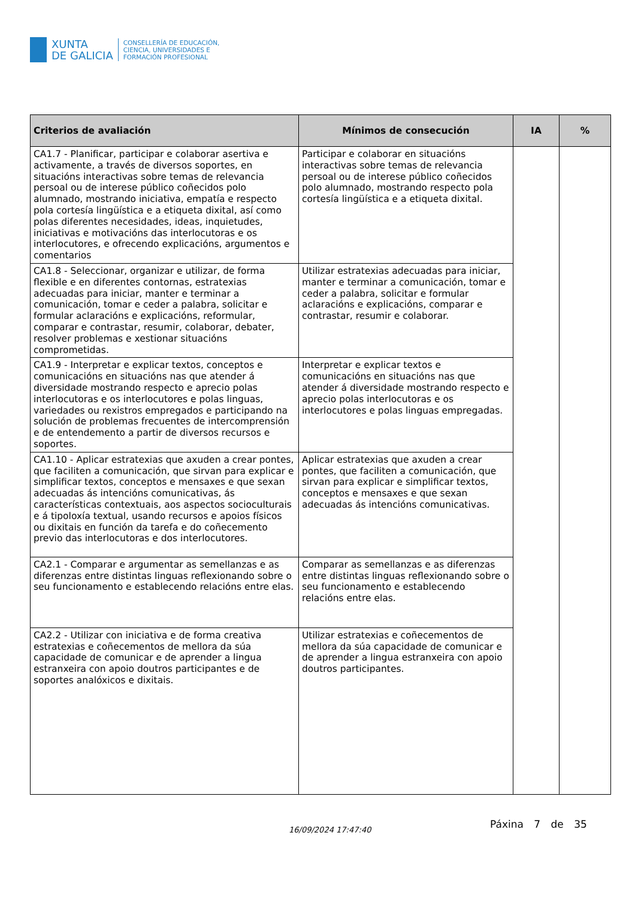XUNTA
DE GALICIA
CONSELLERÍA DE EDUCACIÓN,
CIENCIA, UNIVERSIDADES E
FORMACIÓN PROFESIONAL
| Criterios de avaliación | Mínimos de consecución | IA | % |
| --- | --- | --- | --- |
| CA1.7 - Planificar, participar e colaborar asertiva e activamente, a través de diversos soportes, en situacións interactivas sobre temas de relevancia persoal ou de interese público coñecidos polo alumnado, mostrando iniciativa, empatía e respecto pola cortesía lingüística e a etiqueta dixital, así como polas diferentes necesidades, ideas, inquietudes, iniciativas e motivacións das interlocutoras e os interlocutores, e ofrecendo explicacións, argumentos e comentarios | Participar e colaborar en situacións interactivas sobre temas de relevancia persoal ou de interese público coñecidos polo alumnado, mostrando respecto pola cortesía lingüística e a etiqueta dixital. | | |
| CA1.8 - Seleccionar, organizar e utilizar, de forma flexible e en diferentes contornas, estratexias adecuadas para iniciar, manter e terminar a comunicación, tomar e ceder a palabra, solicitar e formular aclaracións e explicacións, reformular, comparar e contrastar, resumir, colaborar, debater, resolver problemas e xestionar situacións comprometidas. | Utilizar estratexias adecuadas para iniciar, manter e terminar a comunicación, tomar e ceder a palabra, solicitar e formular aclaracións e explicacións, comparar e contrastar, resumir e colaborar. | | |
| CA1.9 - Interpretar e explicar textos, conceptos e comunicacións en situacións nas que atender á diversidade mostrando respecto e aprecio polas interlocutoras e os interlocutores e polas linguas, variedades ou rexistros empregados e participando na solución de problemas frecuentes de intercomprensión e de entendemento a partir de diversos recursos e soportes. | Interpretar e explicar textos e comunicacións en situacións nas que atender á diversidade mostrando respecto e aprecio polas interlocutoras e os interlocutores e polas linguas empregadas. | | |
| CA1.10 - Aplicar estratexias que axuden a crear pontes, que faciliten a comunicación, que sirvan para explicar e simplificar textos, conceptos e mensaxes e que sexan adecuadas ás intencións comunicativas, ás características contextuais, aos aspectos socioculturais e á tipoloxía textual, usando recursos e apoios físicos ou dixitais en función da tarefa e do coñecemento previo das interlocutoras e dos interlocutores. | Aplicar estratexias que axuden a crear pontes, que faciliten a comunicación, que sirvan para explicar e simplificar textos, conceptos e mensaxes e que sexan adecuadas ás intencións comunicativas. | | |
| CA2.1 - Comparar e argumentar as semellanzas e as diferenzas entre distintas linguas reflexionando sobre o seu funcionamento e establecendo relacións entre elas. | Comparar as semellanzas e as diferenzas entre distintas linguas reflexionando sobre o seu funcionamento e establecendo relacións entre elas. | | |
| CA2.2 - Utilizar con iniciativa e de forma creativa estratexias e coñecementos de mellora da súa capacidade de comunicar e de aprender a lingua estranxeira con apoio doutros participantes e de soportes analóxicos e dixitais. | Utilizar estratexias e coñecementos de mellora da súa capacidade de comunicar e de aprender a lingua estranxeira con apoio doutros participantes. | | |
16/09/2024 17:47:40 Páxina 7 de 35